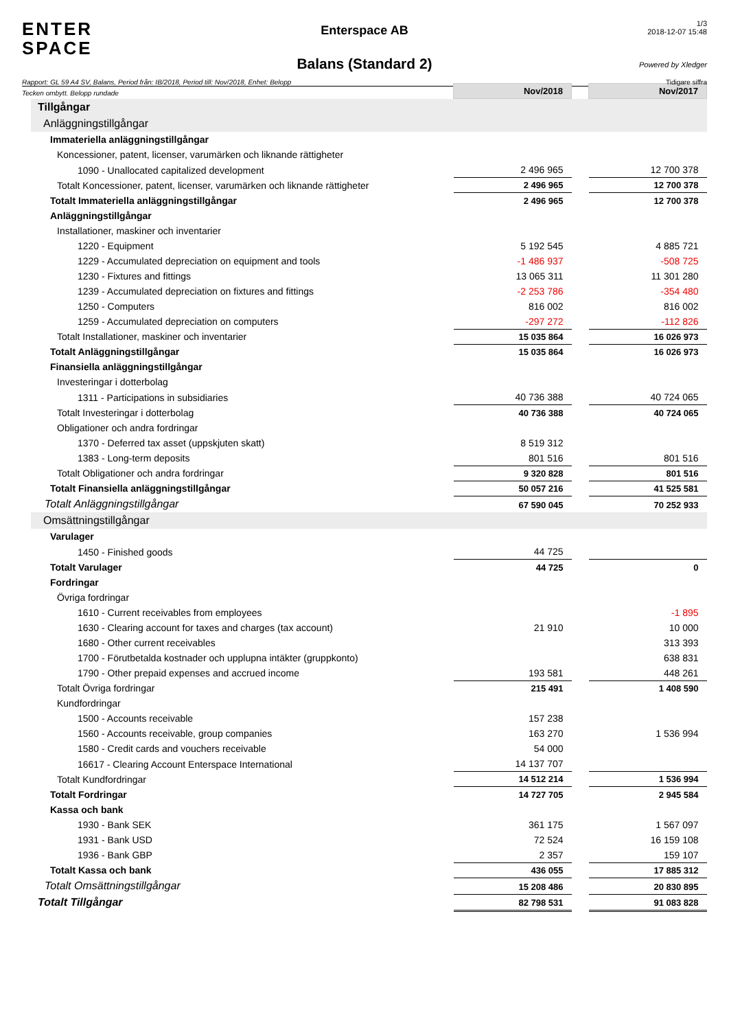ENTER
SPACE
Enterspace AB
Balans (Standard 2)
1/3
2018-12-07 15:48
Powered by Xledger
Rapport: GL 59 A4 SV, Balans, Period från: IB/2018, Period till: Nov/2018, Enhet: Belopp Tidigare siffra
Tecken ombytt. Belopp rundade
| | Nov/2018 | | Nov/2017 |
| Tillgångar | | | |
| Anläggningstillgångar | | | |
| Immateriella anläggningstillgångar | | | |
| Koncessioner, patent, licenser, varumärken och liknande rättigheter | | | |
| 1090 - Unallocated capitalized development | 2 496 965 | | 12 700 378 |
| Totalt Koncessioner, patent, licenser, varumärken och liknande rättigheter | 2 496 965 | | 12 700 378 |
| Totalt Immateriella anläggningstillgångar | 2 496 965 | | 12 700 378 |
| Anläggningstillgångar | | | |
| Installationer, maskiner och inventarier | | | |
| 1220 - Equipment | 5 192 545 | | 4 885 721 |
| 1229 - Accumulated depreciation on equipment and tools | -1 486 937 | | -508 725 |
| 1230 - Fixtures and fittings | 13 065 311 | | 11 301 280 |
| 1239 - Accumulated depreciation on fixtures and fittings | -2 253 786 | | -354 480 |
| 1250 - Computers | 816 002 | | 816 002 |
| 1259 - Accumulated depreciation on computers | -297 272 | | -112 826 |
| Totalt Installationer, maskiner och inventarier | 15 035 864 | | 16 026 973 |
| Totalt Anläggningstillgångar | 15 035 864 | | 16 026 973 |
| Finansiella anläggningstillgångar | | | |
| Investeringar i dotterbolag | | | |
| 1311 - Participations in subsidiaries | 40 736 388 | | 40 724 065 |
| Totalt Investeringar i dotterbolag | 40 736 388 | | 40 724 065 |
| Obligationer och andra fordringar | | | |
| 1370 - Deferred tax asset (uppskjuten skatt) | 8 519 312 | | |
| 1383 - Long-term deposits | 801 516 | | 801 516 |
| Totalt Obligationer och andra fordringar | 9 320 828 | | 801 516 |
| Totalt Finansiella anläggningstillgångar | 50 057 216 | | 41 525 581 |
| Totalt Anläggningstillgångar | 67 590 045 | | 70 252 933 |
| Omsättningstillgångar | | | |
| Varulager | | | |
| 1450 - Finished goods | 44 725 | | |
| Totalt Varulager | 44 725 | | 0 |
| Fordringar | | | |
| Övriga fordringar | | | |
| 1610 - Current receivables from employees | | | -1 895 |
| 1630 - Clearing account for taxes and charges (tax account) | 21 910 | | 10 000 |
| 1680 - Other current receivables | | | 313 393 |
| 1700 - Förutbetalda kostnader och upplupna intäkter (gruppkonto) | | | 638 831 |
| 1790 - Other prepaid expenses and accrued income | 193 581 | | 448 261 |
| Totalt Övriga fordringar | 215 491 | | 1 408 590 |
| Kundfordringar | | | |
| 1500 - Accounts receivable | 157 238 | | |
| 1560 - Accounts receivable, group companies | 163 270 | | 1 536 994 |
| 1580 - Credit cards and vouchers receivable | 54 000 | | |
| 16617 - Clearing Account Enterspace International | 14 137 707 | | |
| Totalt Kundfordringar | 14 512 214 | | 1 536 994 |
| Totalt Fordringar | 14 727 705 | | 2 945 584 |
| Kassa och bank | | | |
| 1930 - Bank SEK | 361 175 | | 1 567 097 |
| 1931 - Bank USD | 72 524 | | 16 159 108 |
| 1936 - Bank GBP | 2 357 | | 159 107 |
| Totalt Kassa och bank | 436 055 | | 17 885 312 |
| Totalt Omsättningstillgångar | 15 208 486 | | 20 830 895 |
| Totalt Tillgångar | 82 798 531 | | 91 083 828 |